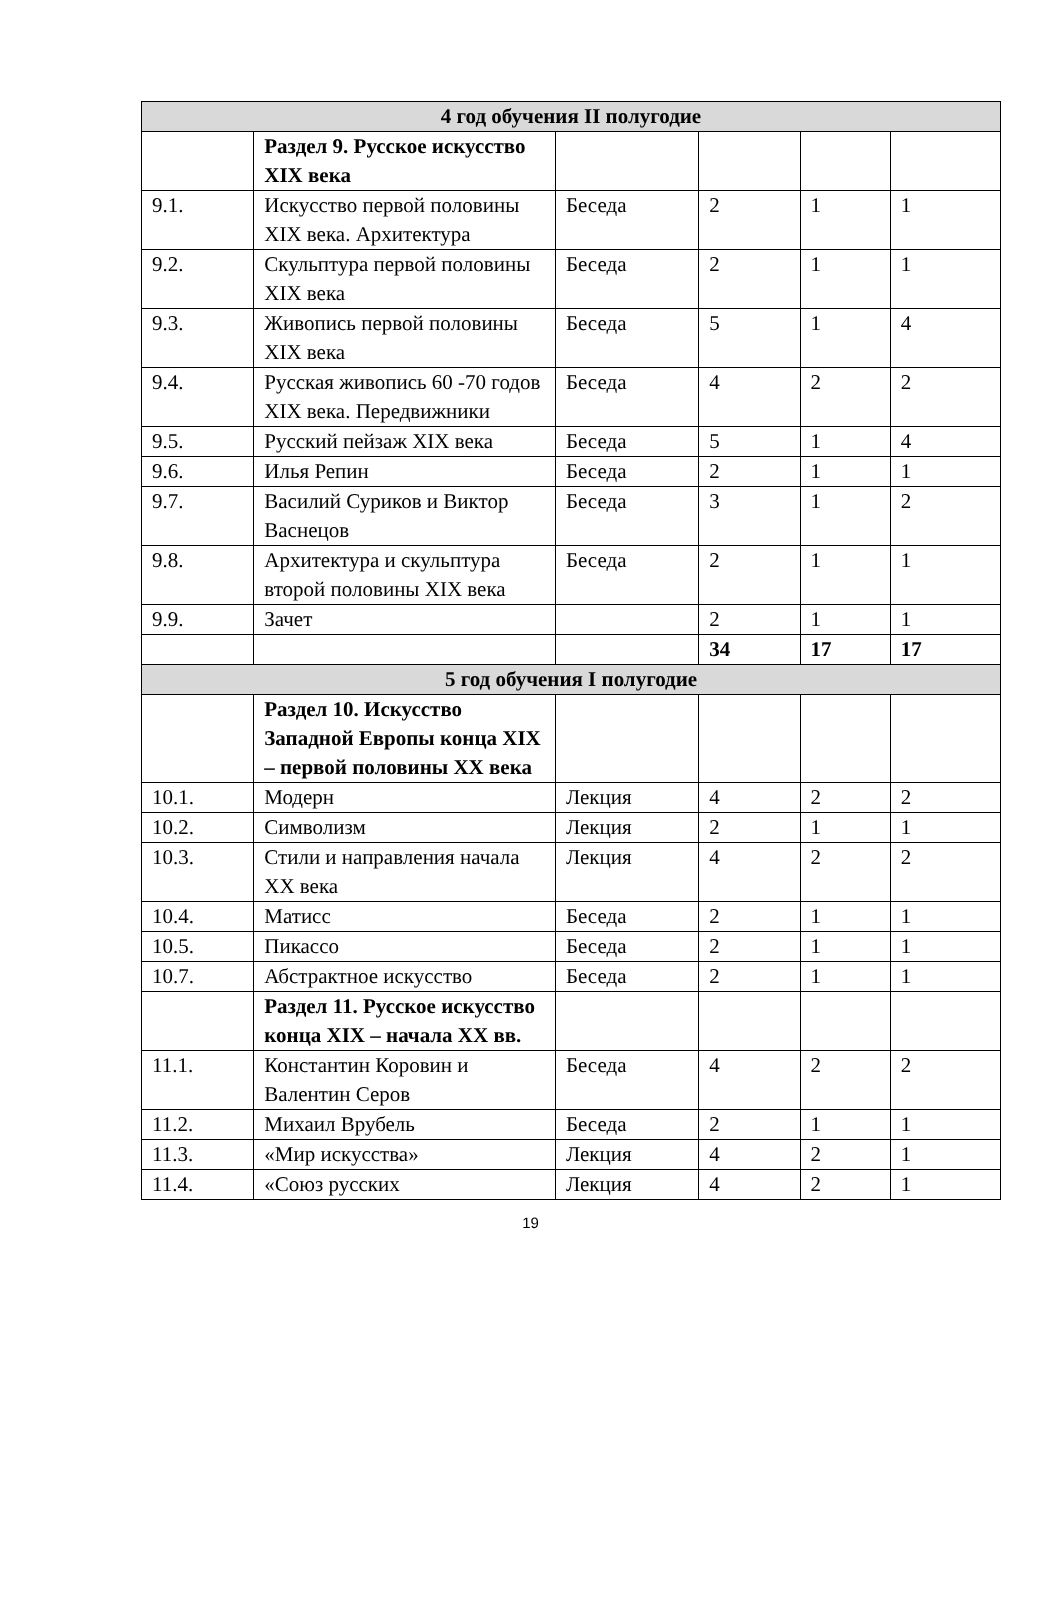| 4 год обучения II полугодие | | | | | |
| --- | --- | --- | --- | --- | --- |
| | Раздел 9. Русское искусство XIX века | | | | |
| 9.1. | Искусство первой половины XIX века. Архитектура | Беседа | 2 | 1 | 1 |
| 9.2. | Скульптура первой половины XIX века | Беседа | 2 | 1 | 1 |
| 9.3. | Живопись первой половины XIX века | Беседа | 5 | 1 | 4 |
| 9.4. | Русская живопись 60 -70 годов XIX века. Передвижники | Беседа | 4 | 2 | 2 |
| 9.5. | Русский пейзаж XIX века | Беседа | 5 | 1 | 4 |
| 9.6. | Илья Репин | Беседа | 2 | 1 | 1 |
| 9.7. | Василий Суриков и Виктор Васнецов | Беседа | 3 | 1 | 2 |
| 9.8. | Архитектура и скульптура второй половины XIX века | Беседа | 2 | 1 | 1 |
| 9.9. | Зачет | | 2 | 1 | 1 |
| | | | 34 | 17 | 17 |
| 5 год обучения I полугодие | | | | | |
| | Раздел 10. Искусство Западной Европы конца XIX – первой половины XX века | | | | |
| 10.1. | Модерн | Лекция | 4 | 2 | 2 |
| 10.2. | Символизм | Лекция | 2 | 1 | 1 |
| 10.3. | Стили и направления начала XX века | Лекция | 4 | 2 | 2 |
| 10.4. | Матисс | Беседа | 2 | 1 | 1 |
| 10.5. | Пикассо | Беседа | 2 | 1 | 1 |
| 10.7. | Абстрактное искусство | Беседа | 2 | 1 | 1 |
| | Раздел 11. Русское искусство конца XIX – начала XX вв. | | | | |
| 11.1. | Константин Коровин и Валентин Серов | Беседа | 4 | 2 | 2 |
| 11.2. | Михаил Врубель | Беседа | 2 | 1 | 1 |
| 11.3. | «Мир искусства» | Лекция | 4 | 2 | 1 |
| 11.4. | «Союз русских | Лекция | 4 | 2 | 1 |
19